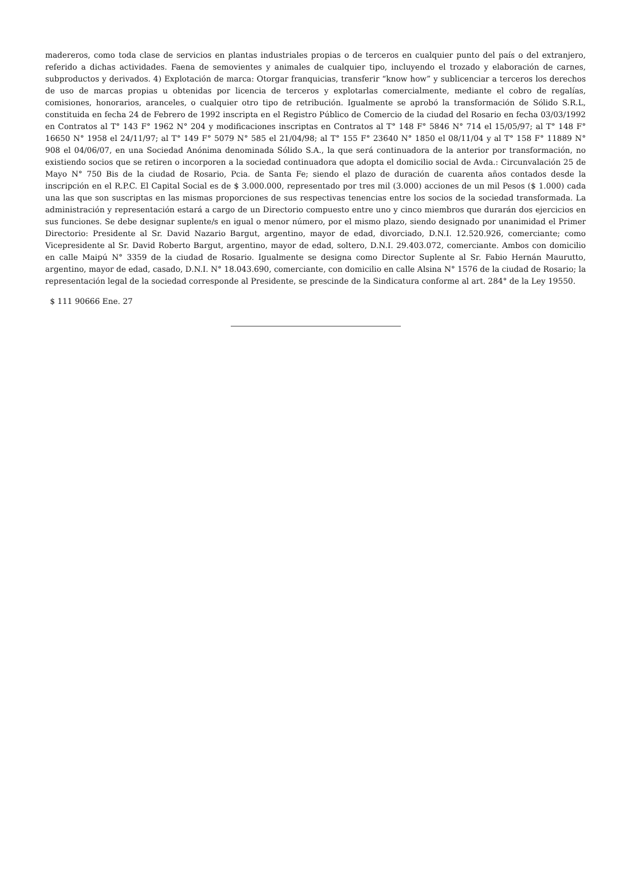madereros, como toda clase de servicios en plantas industriales propias o de terceros en cualquier punto del país o del extranjero, referido a dichas actividades. Faena de semovientes y animales de cualquier tipo, incluyendo el trozado y elaboración de carnes, subproductos y derivados. 4) Explotación de marca: Otorgar franquicias, transferir “know how” y sublicenciar a terceros los derechos de uso de marcas propias u obtenidas por licencia de terceros y explotarlas comercialmente, mediante el cobro de regalías, comisiones, honorarios, aranceles, o cualquier otro tipo de retribución. Igualmente se aprobó la transformación de Sólido S.R.L, constituida en fecha 24 de Febrero de 1992 inscripta en el Registro Público de Comercio de la ciudad del Rosario en fecha 03/03/1992 en Contratos al T° 143 F° 1962 N° 204 y modificaciones inscriptas en Contratos al T° 148 F° 5846 N° 714 el 15/05/97; al T° 148 F° 16650 N° 1958 el 24/11/97; al T° 149 F° 5079 N° 585 el 21/04/98; al T° 155 F° 23640 N° 1850 el 08/11/04 y al T° 158 F° 11889 N° 908 el 04/06/07, en una Sociedad Anónima denominada Sólido S.A., la que será continuadora de la anterior por transformación, no existiendo socios que se retiren o incorporen a la sociedad continuadora que adopta el domicilio social de Avda.: Circunvalación 25 de Mayo N° 750 Bis de la ciudad de Rosario, Pcia. de Santa Fe; siendo el plazo de duración de cuarenta años contados desde la inscripción en el R.P.C. El Capital Social es de $ 3.000.000, representado por tres mil (3.000) acciones de un mil Pesos ($ 1.000) cada una las que son suscriptas en las mismas proporciones de sus respectivas tenencias entre los socios de la sociedad transformada. La administración y representación estará a cargo de un Directorio compuesto entre uno y cinco miembros que durarán dos ejercicios en sus funciones. Se debe designar suplente/s en igual o menor número, por el mismo plazo, siendo designado por unanimidad el Primer Directorio: Presidente al Sr. David Nazario Bargut, argentino, mayor de edad, divorciado, D.N.I. 12.520.926, comerciante; como Vicepresidente al Sr. David Roberto Bargut, argentino, mayor de edad, soltero, D.N.I. 29.403.072, comerciante. Ambos con domicilio en calle Maipú N° 3359 de la ciudad de Rosario. Igualmente se designa como Director Suplente al Sr. Fabio Hernán Maurutto, argentino, mayor de edad, casado, D.N.I. N° 18.043.690, comerciante, con domicilio en calle Alsina N° 1576 de la ciudad de Rosario; la representación legal de la sociedad corresponde al Presidente, se prescinde de la Sindicatura conforme al art. 284° de la Ley 19550.
$ 111 90666 Ene. 27